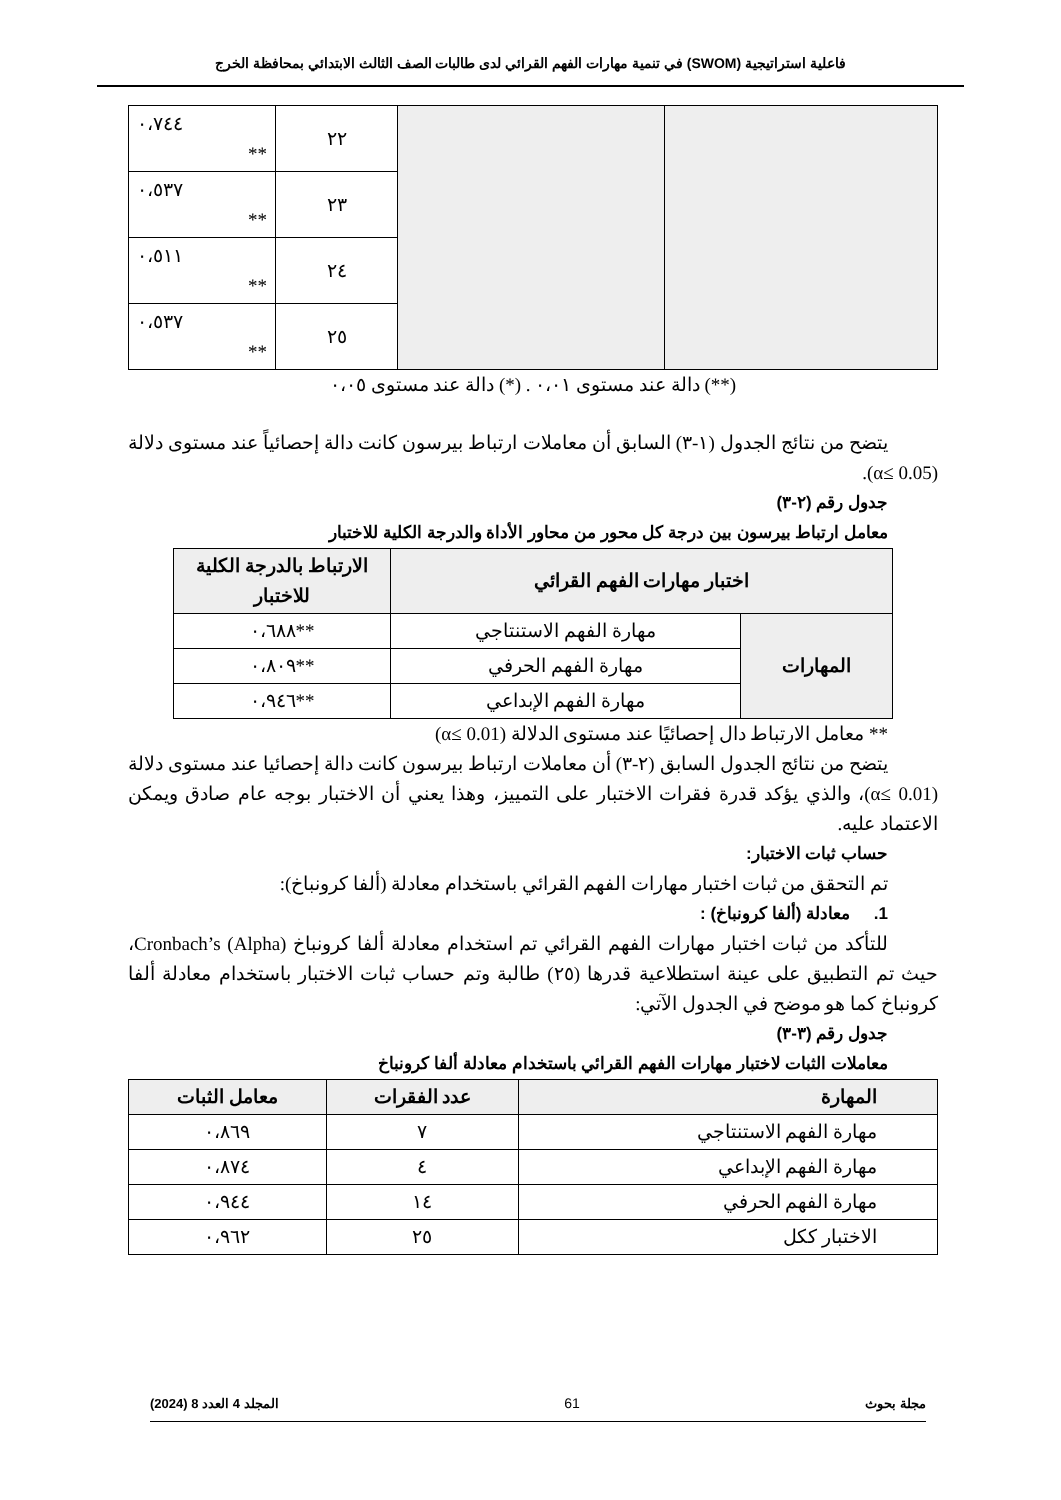فاعلية استراتيجية (SWOM) في تنمية مهارات الفهم القرائي لدى طالبات الصف الثالث الابتدائي بمحافظة الخرج
| ٠،٧٤٤ ** | ٢٢ | | |
| ٠،٥٣٧ ** | ٢٣ | | |
| ٠،٥١١ ** | ٢٤ | | |
| ٠،٥٣٧ ** | ٢٥ | | |
(**) دالة عند مستوى ٠،٠١ . (*) دالة عند مستوى ٠،٠٥
يتضح من نتائج الجدول (١-٣) السابق أن معاملات ارتباط بيرسون كانت دالة إحصائياً عند مستوى دلالة (α≤ 0.05).
جدول رقم (٢-٣)
معامل ارتباط بيرسون بين درجة كل محور من محاور الأداة والدرجة الكلية للاختبار
| اختبار مهارات الفهم القرائي | | الارتباط بالدرجة الكلية للاختبار |
| --- | --- | --- |
| المهارات | مهارة الفهم الاستنتاجي | **٠،٦٨٨ |
| | مهارة الفهم الحرفي | **٠،٨٠٩ |
| | مهارة الفهم الإبداعي | **٠،٩٤٦ |
** معامل الارتباط دال إحصائيًا عند مستوى الدلالة (α≤ 0.01)
يتضح من نتائج الجدول السابق (٢-٣) أن معاملات ارتباط بيرسون كانت دالة إحصائيا عند مستوى دلالة (α≤ 0.01)، والذي يؤكد قدرة فقرات الاختبار على التمييز، وهذا يعني أن الاختبار بوجه عام صادق ويمكن الاعتماد عليه.
حساب ثبات الاختبار:
تم التحقق من ثبات اختبار مهارات الفهم القرائي باستخدام معادلة (ألفا كرونباخ):
1. معادلة (ألفا كرونباخ) :
للتأكد من ثبات اختبار مهارات الفهم القرائي تم استخدام معادلة ألفا كرونباخ Cronbach’s (Alpha)، حيث تم التطبيق على عينة استطلاعية قدرها (٢٥) طالبة وتم حساب ثبات الاختبار باستخدام معادلة ألفا كرونباخ كما هو موضح في الجدول الآتي:
جدول رقم (٣-٣)
معاملات الثبات لاختبار مهارات الفهم القرائي باستخدام معادلة ألفا كرونباخ
| المهارة | عدد الفقرات | معامل الثبات |
| --- | --- | --- |
| مهارة الفهم الاستنتاجي | ٧ | ٠،٨٦٩ |
| مهارة الفهم الإبداعي | ٤ | ٠،٨٧٤ |
| مهارة الفهم الحرفي | ١٤ | ٠،٩٤٤ |
| الاختبار ككل | ٢٥ | ٠،٩٦٢ |
مجلة بحوث 61 المجلد 4 العدد 8 (2024)